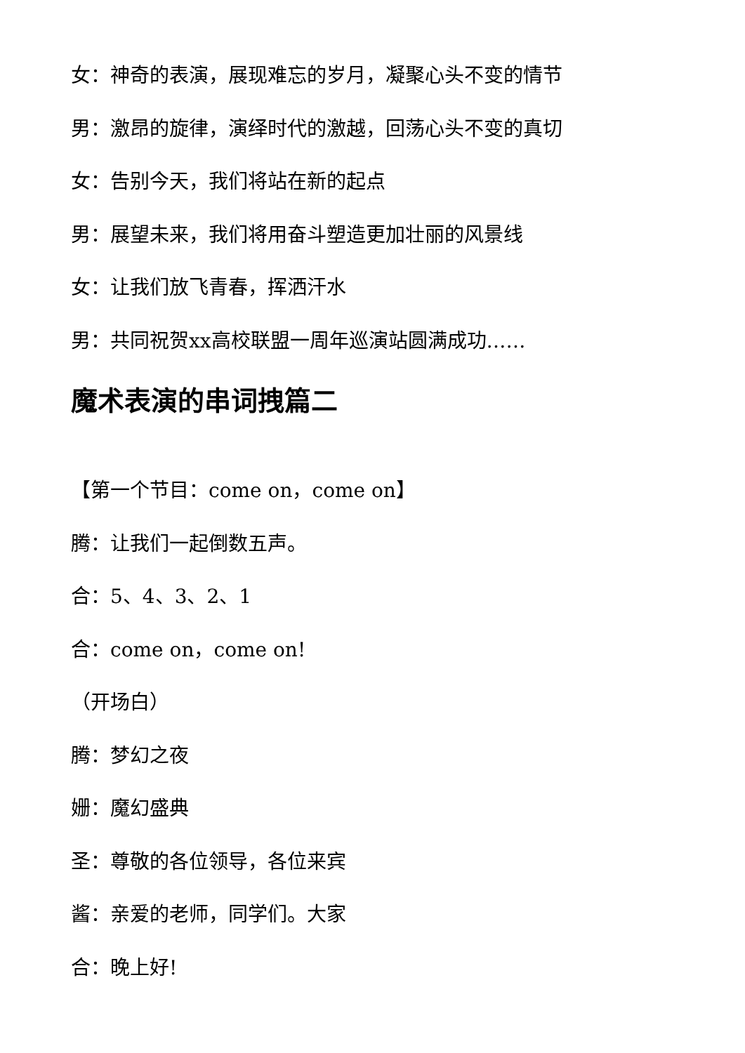女：神奇的表演，展现难忘的岁月，凝聚心头不变的情节
男：激昂的旋律，演绎时代的激越，回荡心头不变的真切
女：告别今天，我们将站在新的起点
男：展望未来，我们将用奋斗塑造更加壮丽的风景线
女：让我们放飞青春，挥洒汗水
男：共同祝贺xx高校联盟一周年巡演站圆满成功……
魔术表演的串词拽篇二
【第一个节目：come on，come on】
腾：让我们一起倒数五声。
合：5、4、3、2、1
合：come on，come on!
（开场白）
腾：梦幻之夜
姗：魔幻盛典
圣：尊敬的各位领导，各位来宾
酱：亲爱的老师，同学们。大家
合：晚上好!